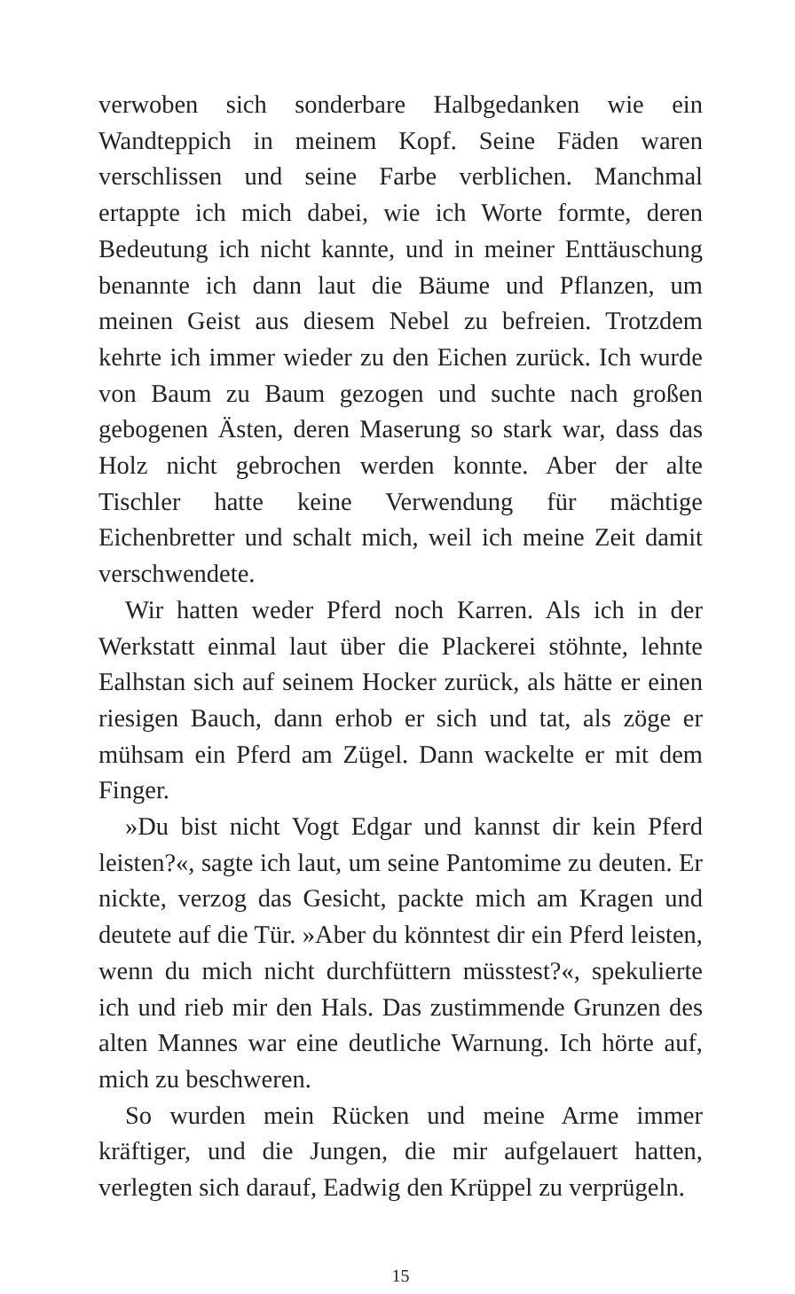verwoben sich sonderbare Halbgedanken wie ein Wandteppich in meinem Kopf. Seine Fäden waren verschlissen und seine Farbe verblichen. Manchmal ertappte ich mich dabei, wie ich Worte formte, deren Bedeutung ich nicht kannte, und in meiner Enttäuschung benannte ich dann laut die Bäume und Pflanzen, um meinen Geist aus diesem Nebel zu befreien. Trotzdem kehrte ich immer wieder zu den Eichen zurück. Ich wurde von Baum zu Baum gezogen und suchte nach großen gebogenen Ästen, deren Maserung so stark war, dass das Holz nicht gebrochen werden konnte. Aber der alte Tischler hatte keine Verwendung für mächtige Eichenbretter und schalt mich, weil ich meine Zeit damit verschwendete.
Wir hatten weder Pferd noch Karren. Als ich in der Werkstatt einmal laut über die Plackerei stöhnte, lehnte Ealhstan sich auf seinem Hocker zurück, als hätte er einen riesigen Bauch, dann erhob er sich und tat, als zöge er mühsam ein Pferd am Zügel. Dann wackelte er mit dem Finger.
»Du bist nicht Vogt Edgar und kannst dir kein Pferd leisten?«, sagte ich laut, um seine Pantomime zu deuten. Er nickte, verzog das Gesicht, packte mich am Kragen und deutete auf die Tür. »Aber du könntest dir ein Pferd leisten, wenn du mich nicht durchfüttern müsstest?«, spekulierte ich und rieb mir den Hals. Das zustimmende Grunzen des alten Mannes war eine deutliche Warnung. Ich hörte auf, mich zu beschweren.
So wurden mein Rücken und meine Arme immer kräftiger, und die Jungen, die mir aufgelauert hatten, verlegten sich darauf, Eadwig den Krüppel zu verprügeln.
15